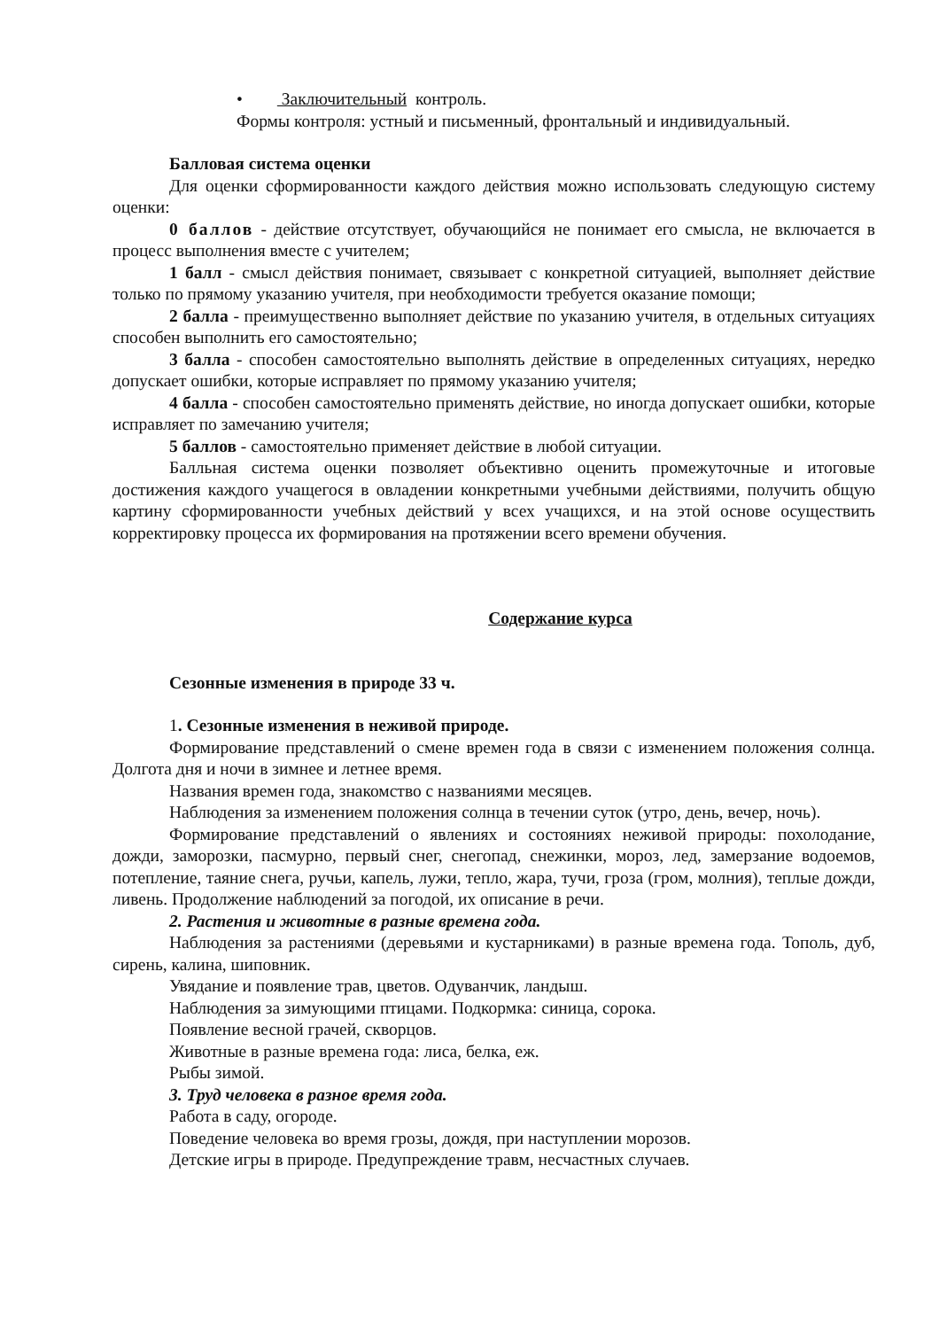• Заключительный контроль.
Формы контроля: устный и письменный, фронтальный и индивидуальный.
Балловая система оценки
Для оценки сформированности каждого действия можно использовать следующую систему оценки:
0 баллов - действие отсутствует, обучающийся не понимает его смысла, не включается в процесс выполнения вместе с учителем;
1 балл - смысл действия понимает, связывает с конкретной ситуацией, выполняет действие только по прямому указанию учителя, при необходимости требуется оказание помощи;
2 балла - преимущественно выполняет действие по указанию учителя, в отдельных ситуациях способен выполнить его самостоятельно;
3 балла - способен самостоятельно выполнять действие в определенных ситуациях, нередко допускает ошибки, которые исправляет по прямому указанию учителя;
4 балла - способен самостоятельно применять действие, но иногда допускает ошибки, которые исправляет по замечанию учителя;
5 баллов - самостоятельно применяет действие в любой ситуации.
Балльная система оценки позволяет объективно оценить промежуточные и итоговые достижения каждого учащегося в овладении конкретными учебными действиями, получить общую картину сформированности учебных действий у всех учащихся, и на этой основе осуществить корректировку процесса их формирования на протяжении всего времени обучения.
Содержание курса
Сезонные изменения в природе 33 ч.
1. Сезонные изменения в неживой природе.
Формирование представлений о смене времен года в связи с изменением положения солнца. Долгота дня и ночи в зимнее и летнее время.
Названия времен года, знакомство с названиями месяцев.
Наблюдения за изменением положения солнца в течении суток (утро, день, вечер, ночь).
Формирование представлений о явлениях и состояниях неживой природы: похолодание, дожди, заморозки, пасмурно, первый снег, снегопад, снежинки, мороз, лед, замерзание водоемов, потепление, таяние снега, ручьи, капель, лужи, тепло, жара, тучи, гроза (гром, молния), теплые дожди, ливень. Продолжение наблюдений за погодой, их описание в речи.
2. Растения и животные в разные времена года.
Наблюдения за растениями (деревьями и кустарниками) в разные времена года. Тополь, дуб, сирень, калина, шиповник.
Увядание и появление трав, цветов. Одуванчик, ландыш.
Наблюдения за зимующими птицами. Подкормка: синица, сорока.
Появление весной грачей, скворцов.
Животные в разные времена года: лиса, белка, еж.
Рыбы зимой.
3. Труд человека в разное время года.
Работа в саду, огороде.
Поведение человека во время грозы, дождя, при наступлении морозов.
Детские игры в природе. Предупреждение травм, несчастных случаев.